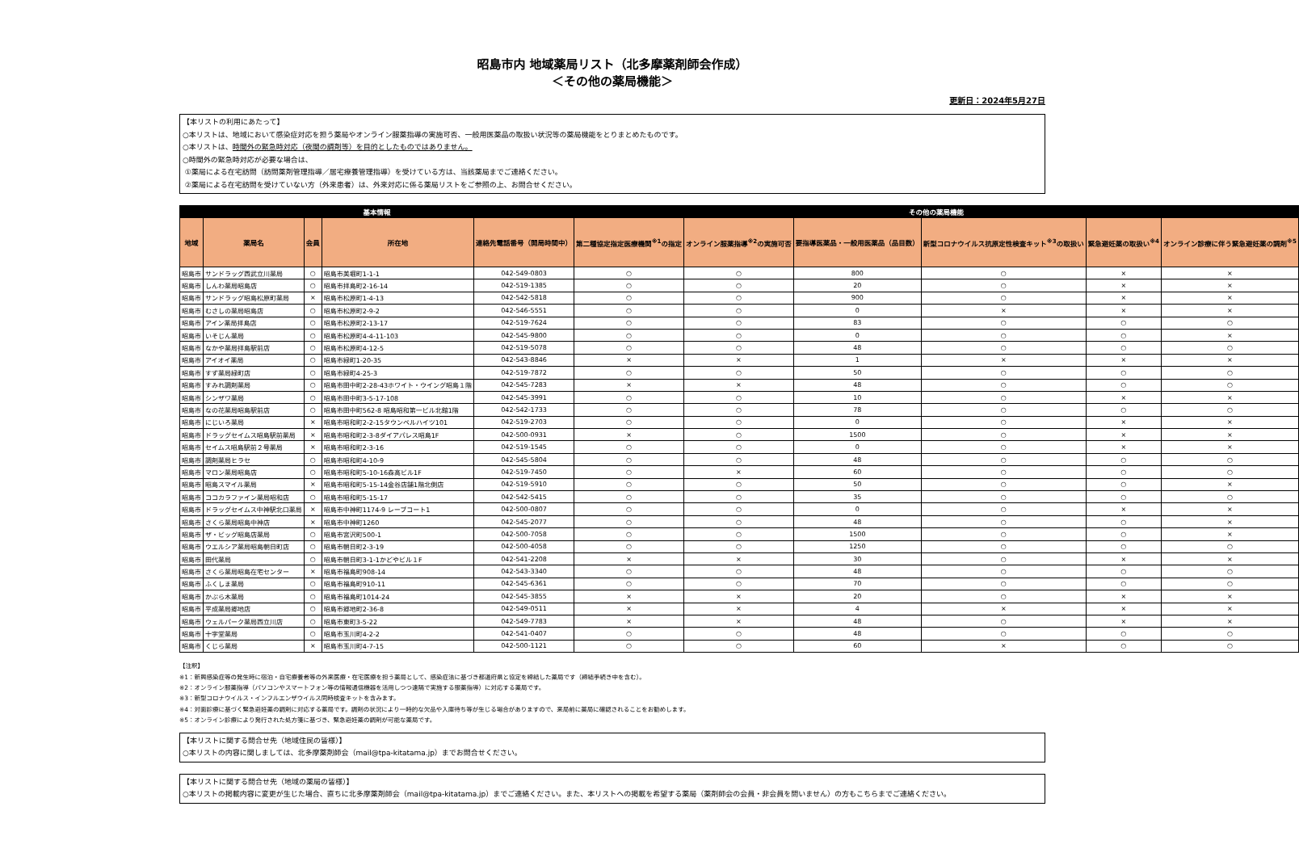昭島市内 地域薬局リスト（北多摩薬剤師会作成）
＜その他の薬局機能＞
更新日：2024年5月27日
【本リストの利用にあたって】
○本リストは、地域において感染症対応を担う薬局やオンライン服薬指導の実施可否、一般用医薬品の取扱い状況等の薬局機能をとりまとめたものです。
○本リストは、時間外の緊急時対応（夜間の調剤等）を目的としたものではありません。
○時間外の緊急時対応が必要な場合は、
①薬局による在宅訪問（訪問薬剤管理指導／居宅療養管理指導）を受けている方は、当該薬局までご連絡ください。
②薬局による在宅訪問を受けていない方（外来患者）は、外来対応に係る薬局リストをご参照の上、お問合せください。
| 基本情報 | | | | | その他の薬局機能 | | | | | |
| --- | --- | --- | --- | --- | --- | --- | --- | --- | --- | --- |
| 地域 | 薬局名 | 会員 | 所在地 | 連絡先電話番号（開局時間中） | 第二種協定指定医療機関<sup>※1</sup>の指定 | オンライン服薬指導<sup>※2</sup>の実施可否 | 要指導医薬品・一般用医薬品（品目数） | 新型コロナウイルス抗原定性検査キット<sup>※3</sup>の取扱い | 緊急避妊薬の取扱い<sup>※4</sup> | オンライン診療に伴う緊急避妊薬の調剤<sup>※5</sup> |
| 昭島市 | サンドラッグ西武立川薬局 | ○ | 昭島市美堀町1-1-1 | 042-549-0803 | ○ | ○ | 800 | ○ | × | × |
| 昭島市 | しんわ薬局昭島店 | ○ | 昭島市拝島町2-16-14 | 042-519-1385 | ○ | ○ | 20 | ○ | × | × |
| 昭島市 | サンドラッグ昭島松原町薬局 | × | 昭島市松原町1-4-13 | 042-542-5818 | ○ | ○ | 900 | ○ | × | × |
| 昭島市 | むさしの薬局昭島店 | ○ | 昭島市松原町2-9-2 | 042-546-5551 | ○ | ○ | 0 | × | × | × |
| 昭島市 | アイン薬局拝島店 | ○ | 昭島市松原町2-13-17 | 042-519-7624 | ○ | ○ | 83 | ○ | ○ | ○ |
| 昭島市 | いそじん薬局 | ○ | 昭島市松原町4-4-11-103 | 042-545-9800 | ○ | ○ | 0 | ○ | ○ | × |
| 昭島市 | なかや薬局拝島駅前店 | ○ | 昭島市松原町4-12-5 | 042-519-5078 | ○ | ○ | 48 | ○ | ○ | ○ |
| 昭島市 | アイオイ薬局 | ○ | 昭島市緑町1-20-35 | 042-543-8846 | × | × | 1 | × | × | × |
| 昭島市 | すず薬局緑町店 | ○ | 昭島市緑町4-25-3 | 042-519-7872 | ○ | ○ | 50 | ○ | ○ | ○ |
| 昭島市 | すみれ調剤薬局 | ○ | 昭島市田中町2-28-43ホワイト・ウイング昭島１階 | 042-545-7283 | × | × | 48 | ○ | ○ | ○ |
| 昭島市 | シンザワ薬局 | ○ | 昭島市田中町3-5-17-108 | 042-545-3991 | ○ | ○ | 10 | ○ | × | × |
| 昭島市 | なの花薬局昭島駅前店 | ○ | 昭島市田中町562-8 昭島昭和第一ビル北館1階 | 042-542-1733 | ○ | ○ | 78 | ○ | ○ | ○ |
| 昭島市 | にじいろ薬局 | × | 昭島市昭和町2-2-15タウンベルハイツ101 | 042-519-2703 | ○ | ○ | 0 | ○ | × | × |
| 昭島市 | ドラッグセイムス昭島駅前薬局 | × | 昭島市昭和町2-3-8ダイアパレス昭島1F | 042-500-0931 | × | ○ | 1500 | ○ | × | × |
| 昭島市 | セイムス昭島駅前２号薬局 | × | 昭島市昭和町2-3-16 | 042-519-1545 | ○ | ○ | 0 | ○ | × | × |
| 昭島市 | 調剤薬局ヒラセ | ○ | 昭島市昭和町4-10-9 | 042-545-5804 | ○ | ○ | 48 | ○ | ○ | ○ |
| 昭島市 | マロン薬局昭島店 | ○ | 昭島市昭和町5-10-16森高ビル1F | 042-519-7450 | ○ | × | 60 | ○ | ○ | ○ |
| 昭島市 | 昭島スマイル薬局 | × | 昭島市昭和町5-15-14金谷店舗1階北側店 | 042-519-5910 | ○ | ○ | 50 | ○ | ○ | × |
| 昭島市 | ココカラファイン薬局昭和店 | ○ | 昭島市昭和町5-15-17 | 042-542-5415 | ○ | ○ | 35 | ○ | ○ | ○ |
| 昭島市 | ドラッグセイムス中神駅北口薬局 | × | 昭島市中神町1174-9 レーブコート1 | 042-500-0807 | ○ | ○ | 0 | ○ | × | × |
| 昭島市 | さくら薬局昭島中神店 | × | 昭島市中神町1260 | 042-545-2077 | ○ | ○ | 48 | ○ | ○ | × |
| 昭島市 | ザ・ビッグ昭島店薬局 | ○ | 昭島市宮沢町500-1 | 042-500-7058 | ○ | ○ | 1500 | ○ | ○ | × |
| 昭島市 | ウエルシア薬局昭島朝日町店 | ○ | 昭島市朝日町2-3-19 | 042-500-4058 | ○ | ○ | 1250 | ○ | ○ | ○ |
| 昭島市 | 田代薬局 | ○ | 昭島市朝日町3-1-1かどやビル１F | 042-541-2208 | × | × | 30 | ○ | × | × |
| 昭島市 | さくら薬局昭島在宅センター | × | 昭島市福島町908-14 | 042-543-3340 | ○ | ○ | 48 | ○ | ○ | ○ |
| 昭島市 | ふくしま薬局 | ○ | 昭島市福島町910-11 | 042-545-6361 | ○ | ○ | 70 | ○ | ○ | ○ |
| 昭島市 | かぶら木薬局 | ○ | 昭島市福島町1014-24 | 042-545-3855 | × | × | 20 | ○ | × | × |
| 昭島市 | 平成薬局郷地店 | ○ | 昭島市郷地町2-36-8 | 042-549-0511 | × | × | 4 | × | × | × |
| 昭島市 | ウェルパーク薬局西立川店 | ○ | 昭島市東町3-5-22 | 042-549-7783 | × | × | 48 | ○ | × | × |
| 昭島市 | 十字堂薬局 | ○ | 昭島市玉川町4-2-2 | 042-541-0407 | ○ | ○ | 48 | ○ | ○ | ○ |
| 昭島市 | くじら薬局 | × | 昭島市玉川町4-7-15 | 042-500-1121 | ○ | ○ | 60 | × | ○ | ○ |
【注釈】
※1：新興感染症等の発生時に宿泊・自宅療養者等の外来医療・在宅医療を担う薬局として、感染症法に基づき都道府県と協定を締結した薬局です（締結手続き中を含む）。
※2：オンライン服薬指導（パソコンやスマートフォン等の情報通信機器を活用しつつ遠隔で実施する服薬指導）に対応する薬局です。
※3：新型コロナウイルス・インフルエンザウイルス同時検査キットを含みます。
※4：対面診療に基づく緊急避妊薬の調剤に対応する薬局です。調剤の状況により一時的な欠品や入庫待ち等が生じる場合がありますので、来局前に薬局に確認されることをお勧めします。
※5：オンライン診療により発行された処方箋に基づき、緊急避妊薬の調剤が可能な薬局です。
【本リストに関する問合せ先（地域住民の皆様）】
○本リストの内容に関しましては、北多摩薬剤師会（mail@tpa-kitatama.jp）までお問合せください。
【本リストに関する問合せ先（地域の薬局の皆様）】
○本リストの掲載内容に変更が生じた場合、直ちに北多摩薬剤師会（mail@tpa-kitatama.jp）までご連絡ください。また、本リストへの掲載を希望する薬局（薬剤師会の会員・非会員を問いません）の方もこちらまでご連絡ください。